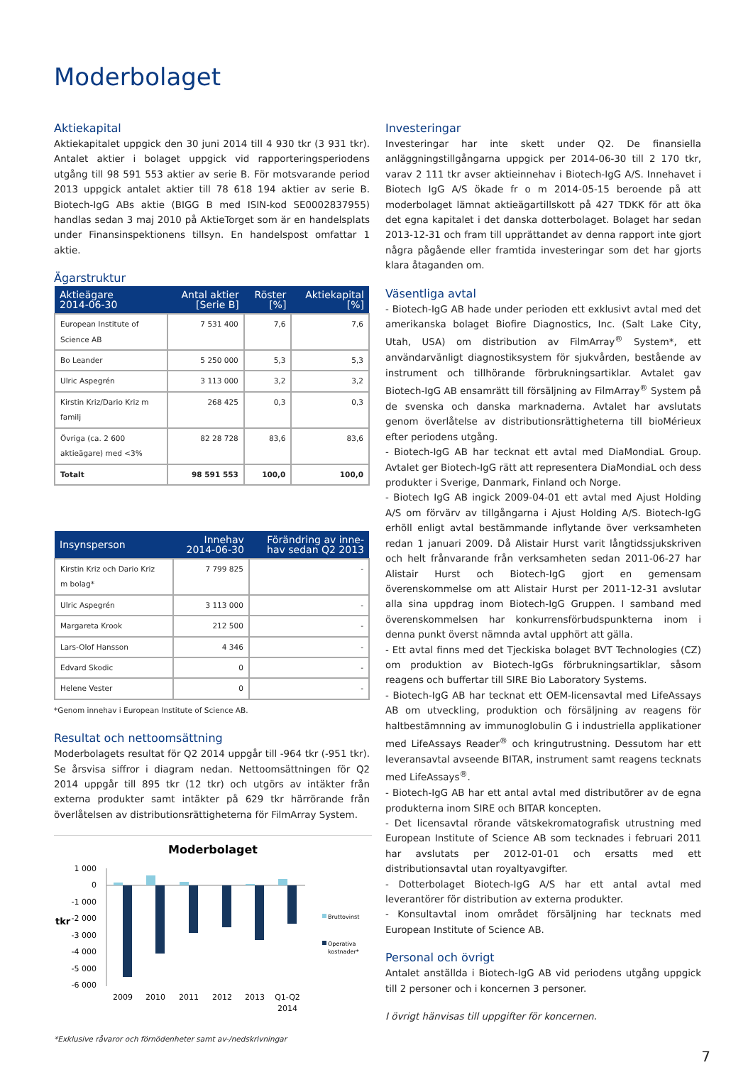Moderbolaget
Aktiekapital
Aktiekapitalet uppgick den 30 juni 2014 till 4 930 tkr (3 931 tkr). Antalet aktier i bolaget uppgick vid rapporteringsperiodens utgång till 98 591 553 aktier av serie B. För motsvarande period 2013 uppgick antalet aktier till 78 618 194 aktier av serie B. Biotech-IgG ABs aktie (BIGG B med ISIN-kod SE0002837955) handlas sedan 3 maj 2010 på AktieTorget som är en handelsplats under Finansinspektionens tillsyn. En handelspost omfattar 1 aktie.
Ägarstruktur
| Aktieägare 2014-06-30 | Antal aktier [Serie B] | Röster [%] | Aktiekapital [%] |
| --- | --- | --- | --- |
| European Institute of Science AB | 7 531 400 | 7,6 | 7,6 |
| Bo Leander | 5 250 000 | 5,3 | 5,3 |
| Ulric Aspegrén | 3 113 000 | 3,2 | 3,2 |
| Kirstin Kriz/Dario Kriz m familj | 268 425 | 0,3 | 0,3 |
| Övriga (ca. 2 600 aktieägare) med <3% | 82 28 728 | 83,6 | 83,6 |
| Totalt | 98 591 553 | 100,0 | 100,0 |
| Insynsperson | Innehav 2014-06-30 | Förändring av inne- hav sedan Q2 2013 |
| --- | --- | --- |
| Kirstin Kriz och Dario Kriz m bolag* | 7 799 825 | - |
| Ulric Aspegrén | 3 113 000 | - |
| Margareta Krook | 212 500 | - |
| Lars-Olof Hansson | 4 346 | - |
| Edvard Skodic | 0 | - |
| Helene Vester | 0 | - |
*Genom innehav i European Institute of Science AB.
Resultat och nettoomsättning
Moderbolagets resultat för Q2 2014 uppgår till -964 tkr (-951 tkr). Se årsvisa siffror i diagram nedan. Nettoomsättningen för Q2 2014 uppgår till 895 tkr (12 tkr) och utgörs av intäkter från externa produkter samt intäkter på 629 tkr härrörande från överlåtelsen av distributionsrättigheterna för FilmArray System.
Moderbolaget
1 000
0
-1 000
-2 000
-3 000
-4 000
-5 000
-6 000
tkr
2009
2010
2011
2012
2013
Q1-Q2
2014
Bruttovinst
Operativa
kostnader*
*Exklusive råvaror och förnödenheter samt av-/nedskrivningar
Investeringar
Investeringar har inte skett under Q2. De finansiella anläggningstillgångarna uppgick per 2014-06-30 till 2 170 tkr, varav 2 111 tkr avser aktieinnehav i Biotech-IgG A/S. Innehavet i Biotech IgG A/S ökade fr o m 2014-05-15 beroende på att moderbolaget lämnat aktieägartillskott på 427 TDKK för att öka det egna kapitalet i det danska dotterbolaget. Bolaget har sedan 2013-12-31 och fram till upprättandet av denna rapport inte gjort några pågående eller framtida investeringar som det har gjorts klara åtaganden om.
Väsentliga avtal
- Biotech-IgG AB hade under perioden ett exklusivt avtal med det amerikanska bolaget Biofire Diagnostics, Inc. (Salt Lake City, Utah, USA) om distribution av FilmArray<sup>®</sup> System*, ett användarvänligt diagnostiksystem för sjukvården, bestående av instrument och tillhörande förbrukningsartiklar. Avtalet gav Biotech-IgG AB ensamrätt till försäljning av FilmArray<sup>®</sup> System på de svenska och danska marknaderna. Avtalet har avslutats genom överlåtelse av distributionsrättigheterna till bioMérieux efter periodens utgång.
- Biotech-IgG AB har tecknat ett avtal med DiaMondiaL Group. Avtalet ger Biotech-IgG rätt att representera DiaMondiaL och dess produkter i Sverige, Danmark, Finland och Norge.
- Biotech IgG AB ingick 2009-04-01 ett avtal med Ajust Holding A/S om förvärv av tillgångarna i Ajust Holding A/S. Biotech-IgG erhöll enligt avtal bestämmande inflytande över verksamheten redan 1 januari 2009. Då Alistair Hurst varit långtidssjukskriven och helt frånvarande från verksamheten sedan 2011-06-27 har Alistair Hurst och Biotech-IgG gjort en gemensam överenskommelse om att Alistair Hurst per 2011-12-31 avslutar alla sina uppdrag inom Biotech-IgG Gruppen. I samband med överenskommelsen har konkurrensförbudspunkterna inom i denna punkt överst nämnda avtal upphört att gälla.
- Ett avtal finns med det Tjeckiska bolaget BVT Technologies (CZ) om produktion av Biotech-IgGs förbrukningsartiklar, såsom reagens och buffertar till SIRE Bio Laboratory Systems.
- Biotech-IgG AB har tecknat ett OEM-licensavtal med LifeAssays AB om utveckling, produktion och försäljning av reagens för haltbestämnning av immunoglobulin G i industriella applikationer med LifeAssays Reader<sup>®</sup> och kringutrustning. Dessutom har ett leveransavtal avseende BITAR, instrument samt reagens tecknats med LifeAssays<sup>®</sup>.
- Biotech-IgG AB har ett antal avtal med distributörer av de egna produkterna inom SIRE och BITAR koncepten.
- Det licensavtal rörande vätskekromatografisk utrustning med European Institute of Science AB som tecknades i februari 2011 har avslutats per 2012-01-01 och ersatts med ett distributionsavtal utan royaltyavgifter.
- Dotterbolaget Biotech-IgG A/S har ett antal avtal med leverantörer för distribution av externa produkter.
- Konsultavtal inom området försäljning har tecknats med European Institute of Science AB.
Personal och övrigt
Antalet anställda i Biotech-IgG AB vid periodens utgång uppgick till 2 personer och i koncernen 3 personer.
I övrigt hänvisas till uppgifter för koncernen.
7